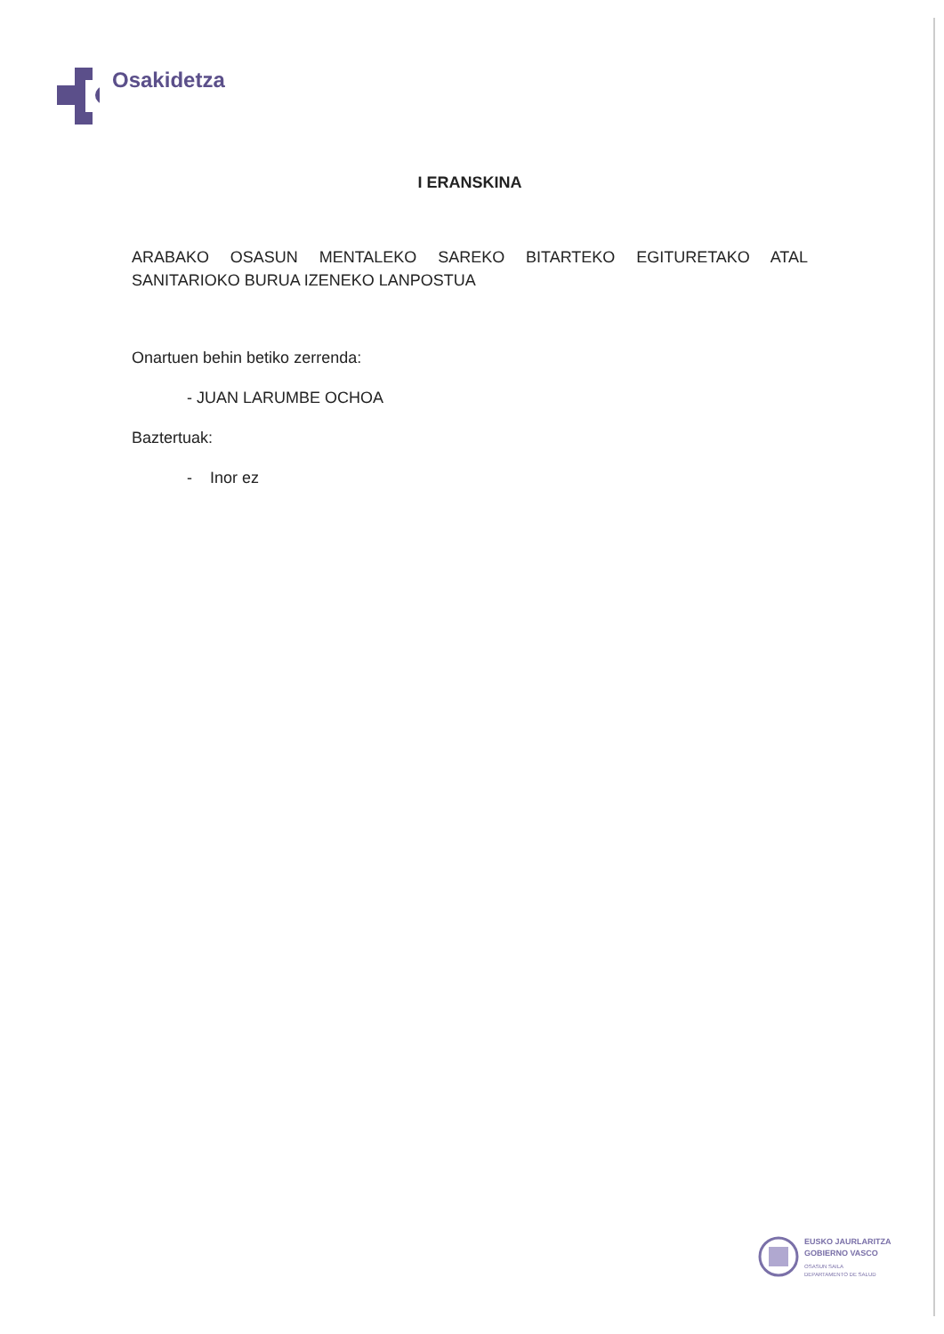Osakidetza
I ERANSKINA
ARABAKO OSASUN MENTALEKO SAREKO BITARTEKO EGITURETAKO ATAL SANITARIOKO BURUA IZENEKO LANPOSTUA
Onartuen behin betiko zerrenda:
- JUAN LARUMBE OCHOA
Baztertuak:
- Inor ez
EUSKO JAURLARITZA
GOBIERNO VASCO
OSASUN SAILA
DEPARTAMENTO DE SALUD